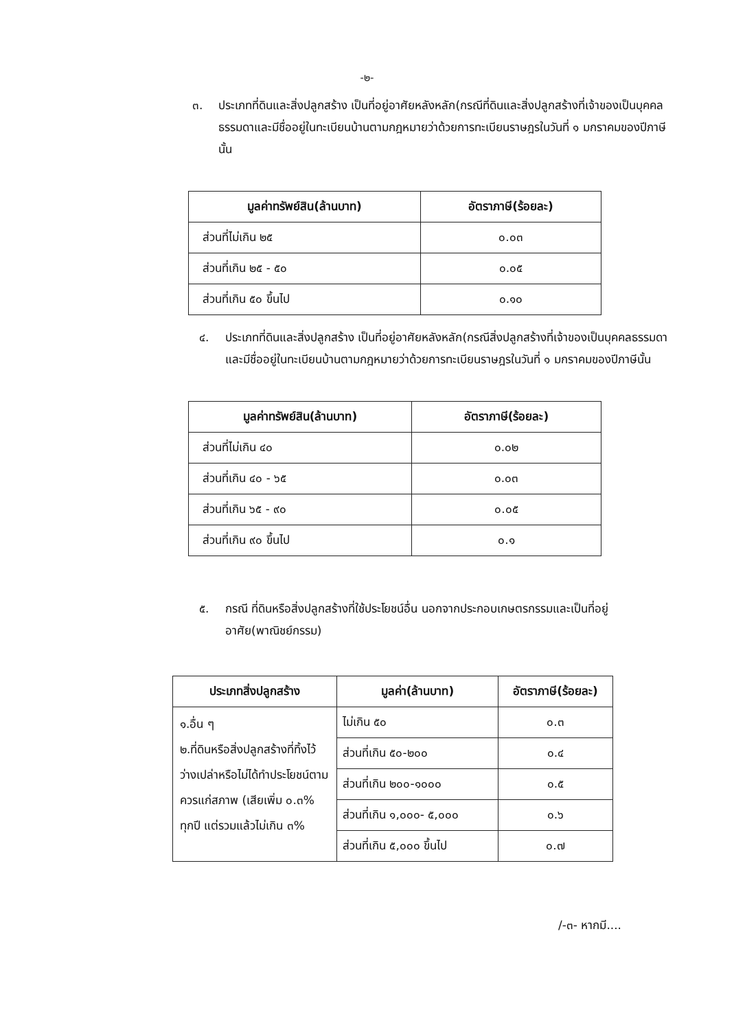-๒-
๓. ประเภทที่ดินและสิ่งปลูกสร้าง เป็นที่อยู่อาศัยหลังหลัก(กรณีที่ดินและสิ่งปลูกสร้างที่เจ้าของเป็นบุคคลธรรมดาและมีชื่ออยู่ในทะเบียนบ้านตามกฎหมายว่าด้วยการทะเบียนราษฎรในวันที่ ๑ มกราคมของปีภาษีนั้น
| มูลค่าทรัพย์สิน(ล้านบาท) | อัตราภาษี(ร้อยละ) |
| --- | --- |
| ส่วนที่ไม่เกิน ๒๕ | ๐.๐๓ |
| ส่วนที่เกิน ๒๕ - ๕๐ | ๐.๐๕ |
| ส่วนที่เกิน ๕๐ ขึ้นไป | ๐.๑๐ |
๔. ประเภทที่ดินและสิ่งปลูกสร้าง เป็นที่อยู่อาศัยหลังหลัก(กรณีสิ่งปลูกสร้างที่เจ้าของเป็นบุคคลธรรมดาและมีชื่ออยู่ในทะเบียนบ้านตามกฎหมายว่าด้วยการทะเบียนราษฎรในวันที่ ๑ มกราคมของปีภาษีนั้น
| มูลค่าทรัพย์สิน(ล้านบาท) | อัตราภาษี(ร้อยละ) |
| --- | --- |
| ส่วนที่ไม่เกิน ๔๐ | ๐.๐๒ |
| ส่วนที่เกิน ๔๐ - ๖๕ | ๐.๐๓ |
| ส่วนที่เกิน ๖๕ - ๙๐ | ๐.๐๕ |
| ส่วนที่เกิน ๙๐ ขึ้นไป | ๐.๑ |
๕. กรณี ที่ดินหรือสิ่งปลูกสร้างที่ใช้ประโยชน์อื่น นอกจากประกอบเกษตรกรรมและเป็นที่อยู่อาศัย(พาณิชย์กรรม)
| ประเภทสิ่งปลูกสร้าง | มูลค่า(ล้านบาท) | อัตราภาษี(ร้อยละ) |
| --- | --- | --- |
| ๑.อื่น ๆ ๒.ที่ดินหรือสิ่งปลูกสร้างที่ทิ้งไว้ว่างเปล่าหรือไม่ได้ทำประโยชน์ตามควรแก่สภาพ (เสียเพิ่ม ๐.๓% ทุกปี แต่รวมแล้วไม่เกิน ๓% | ไม่เกิน ๕๐ | ๐.๓ |
| | ส่วนที่เกิน ๕๐-๒๐๐ | ๐.๔ |
| | ส่วนที่เกิน ๒๐๐-๑๐๐๐ | ๐.๕ |
| | ส่วนที่เกิน ๑,๐๐๐- ๕,๐๐๐ | ๐.๖ |
| | ส่วนที่เกิน ๕,๐๐๐ ขึ้นไป | ๐.๗ |
/-๓- หากมี....